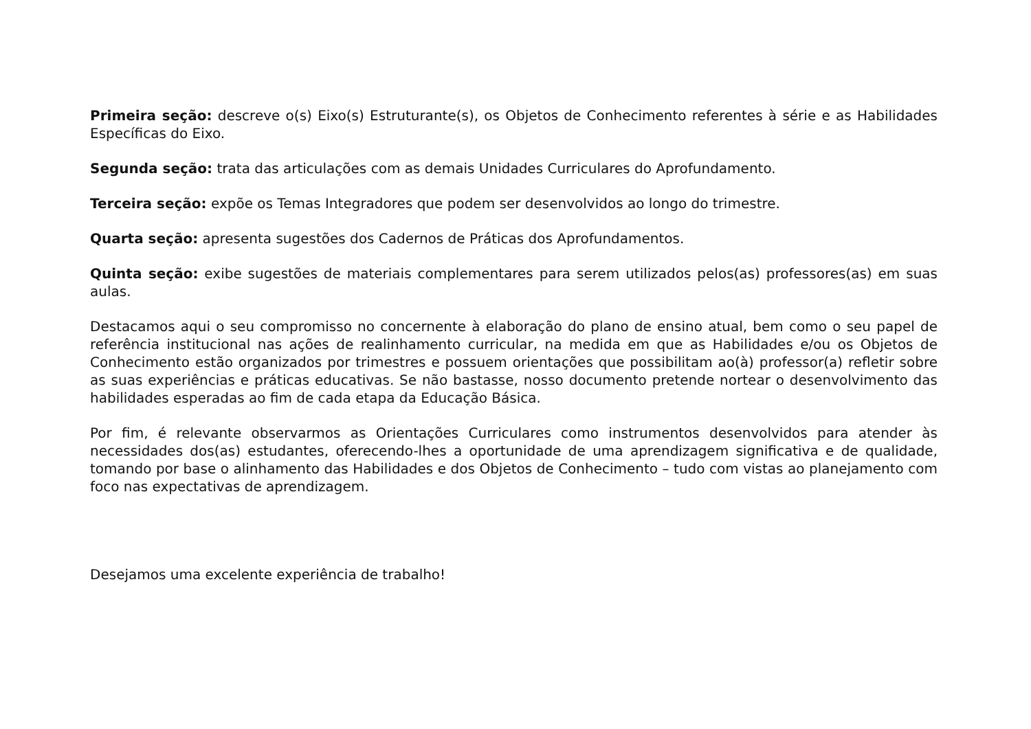Primeira seção: descreve o(s) Eixo(s) Estruturante(s), os Objetos de Conhecimento referentes à série e as Habilidades Específicas do Eixo.
Segunda seção: trata das articulações com as demais Unidades Curriculares do Aprofundamento.
Terceira seção: expõe os Temas Integradores que podem ser desenvolvidos ao longo do trimestre.
Quarta seção: apresenta sugestões dos Cadernos de Práticas dos Aprofundamentos.
Quinta seção: exibe sugestões de materiais complementares para serem utilizados pelos(as) professores(as) em suas aulas.
Destacamos aqui o seu compromisso no concernente à elaboração do plano de ensino atual, bem como o seu papel de referência institucional nas ações de realinhamento curricular, na medida em que as Habilidades e/ou os Objetos de Conhecimento estão organizados por trimestres e possuem orientações que possibilitam ao(à) professor(a) refletir sobre as suas experiências e práticas educativas. Se não bastasse, nosso documento pretende nortear o desenvolvimento das habilidades esperadas ao fim de cada etapa da Educação Básica.
Por fim, é relevante observarmos as Orientações Curriculares como instrumentos desenvolvidos para atender às necessidades dos(as) estudantes, oferecendo-lhes a oportunidade de uma aprendizagem significativa e de qualidade, tomando por base o alinhamento das Habilidades e dos Objetos de Conhecimento – tudo com vistas ao planejamento com foco nas expectativas de aprendizagem.
Desejamos uma excelente experiência de trabalho!